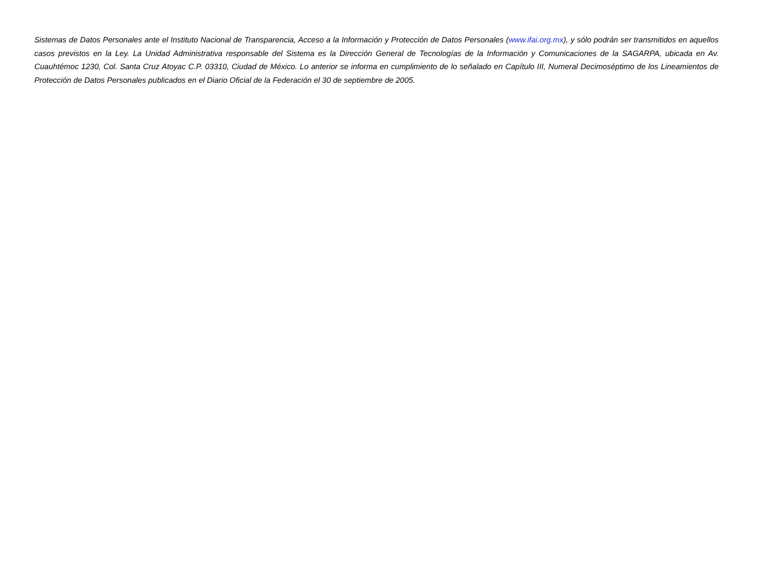Sistemas de Datos Personales ante el Instituto Nacional de Transparencia, Acceso a la Información y Protección de Datos Personales (www.ifai.org.mx), y sólo podrán ser transmitidos en aquellos casos previstos en la Ley. La Unidad Administrativa responsable del Sistema es la Dirección General de Tecnologías de la Información y Comunicaciones de la SAGARPA, ubicada en Av. Cuauhtémoc 1230, Col. Santa Cruz Atoyac C.P. 03310, Ciudad de México. Lo anterior se informa en cumplimiento de lo señalado en Capítulo III, Numeral Decimoséptimo de los Lineamientos de Protección de Datos Personales publicados en el Diario Oficial de la Federación el 30 de septiembre de 2005.